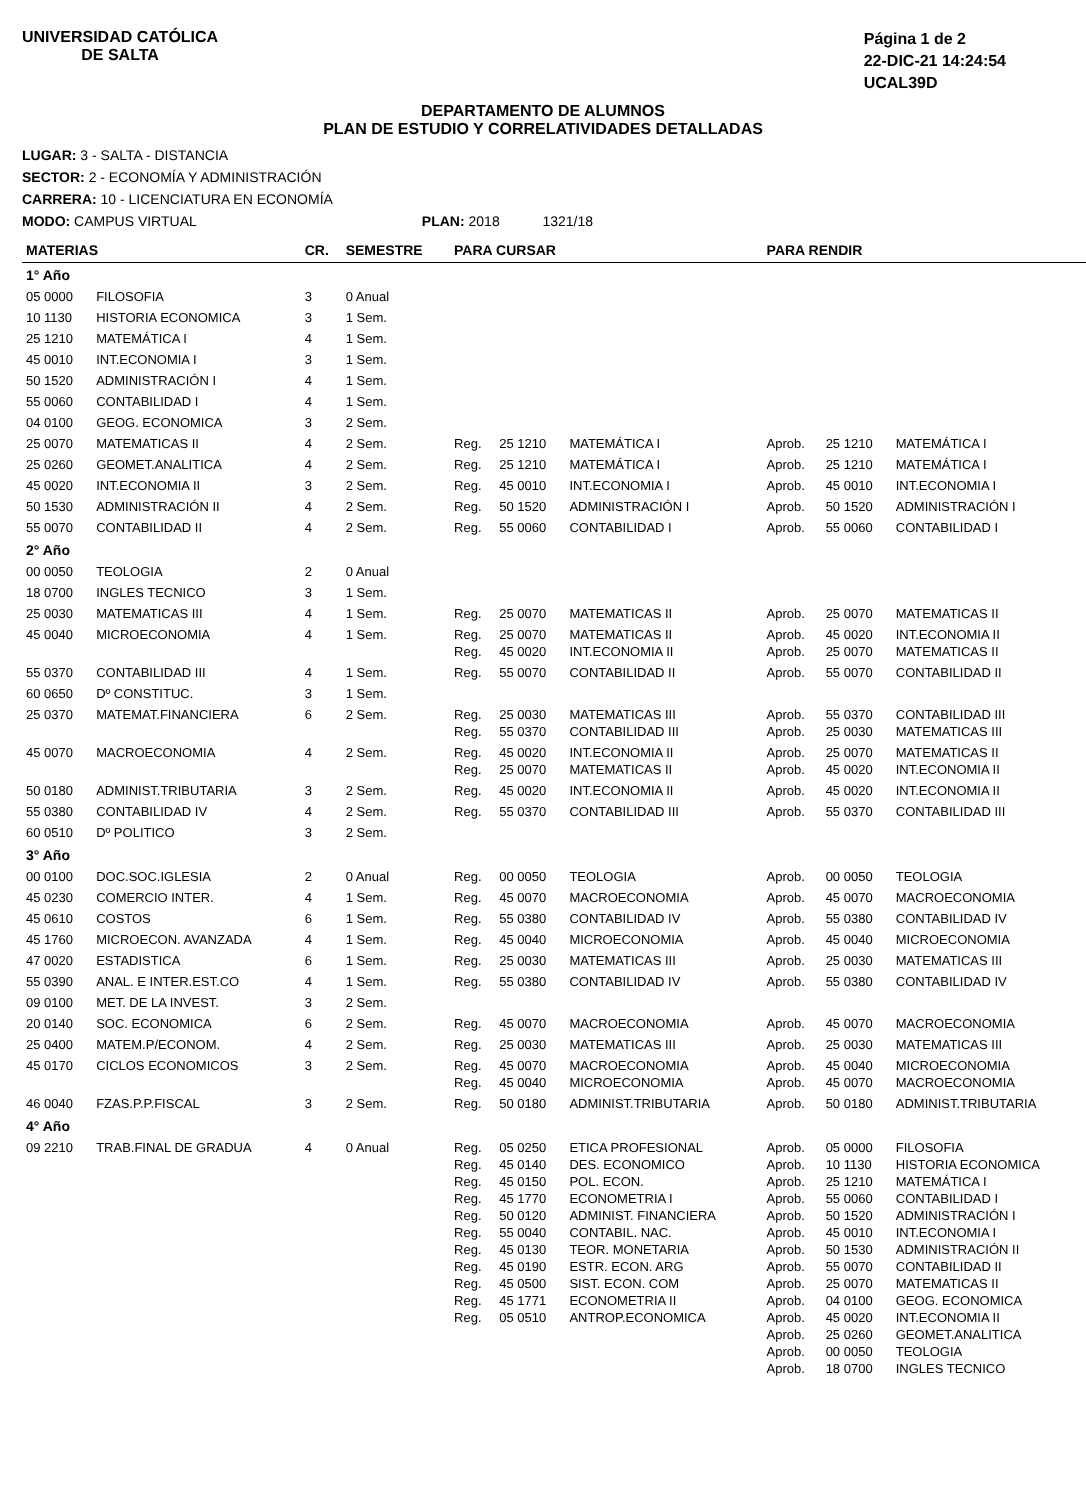UNIVERSIDAD CATÓLICA
DE SALTA
Página 1 de 2
22-DIC-21 14:24:54
UCAL39D
DEPARTAMENTO DE ALUMNOS
PLAN DE ESTUDIO Y CORRELATIVIDADES DETALLADAS
LUGAR: 3 - SALTA - DISTANCIA
SECTOR: 2 - ECONOMÍA Y ADMINISTRACIÓN
CARRERA: 10 - LICENCIATURA EN ECONOMÍA
MODO: CAMPUS VIRTUAL PLAN: 2018 1321/18
| MATERIAS | | CR. | SEMESTRE | PARA CURSAR | | | PARA RENDIR | | |
| --- | --- | --- | --- | --- | --- | --- | --- | --- | --- |
| 1° Año | | | | | | | | | |
| 05 0000 | FILOSOFIA | 3 | 0 Anual | | | | | | |
| 10 1130 | HISTORIA ECONOMICA | 3 | 1 Sem. | | | | | | |
| 25 1210 | MATEMÁTICA I | 4 | 1 Sem. | | | | | | |
| 45 0010 | INT.ECONOMIA I | 3 | 1 Sem. | | | | | | |
| 50 1520 | ADMINISTRACIÓN I | 4 | 1 Sem. | | | | | | |
| 55 0060 | CONTABILIDAD I | 4 | 1 Sem. | | | | | | |
| 04 0100 | GEOG. ECONOMICA | 3 | 2 Sem. | | | | | | |
| 25 0070 | MATEMATICAS II | 4 | 2 Sem. | Reg. | 25 1210 | MATEMÁTICA I | Aprob. | 25 1210 | MATEMÁTICA I |
| 25 0260 | GEOMET.ANALITICA | 4 | 2 Sem. | Reg. | 25 1210 | MATEMÁTICA I | Aprob. | 25 1210 | MATEMÁTICA I |
| 45 0020 | INT.ECONOMIA II | 3 | 2 Sem. | Reg. | 45 0010 | INT.ECONOMIA I | Aprob. | 45 0010 | INT.ECONOMIA I |
| 50 1530 | ADMINISTRACIÓN II | 4 | 2 Sem. | Reg. | 50 1520 | ADMINISTRACIÓN I | Aprob. | 50 1520 | ADMINISTRACIÓN I |
| 55 0070 | CONTABILIDAD II | 4 | 2 Sem. | Reg. | 55 0060 | CONTABILIDAD I | Aprob. | 55 0060 | CONTABILIDAD I |
| 2° Año | | | | | | | | | |
| 00 0050 | TEOLOGIA | 2 | 0 Anual | | | | | | |
| 18 0700 | INGLES TECNICO | 3 | 1 Sem. | | | | | | |
| 25 0030 | MATEMATICAS III | 4 | 1 Sem. | Reg. | 25 0070 | MATEMATICAS II | Aprob. | 25 0070 | MATEMATICAS II |
| 45 0040 | MICROECONOMIA | 4 | 1 Sem. | Reg. Reg. | 25 0070 45 0020 | MATEMATICAS II INT.ECONOMIA II | Aprob. Aprob. | 45 0020 25 0070 | INT.ECONOMIA II MATEMATICAS II |
| 55 0370 | CONTABILIDAD III | 4 | 1 Sem. | Reg. | 55 0070 | CONTABILIDAD II | Aprob. | 55 0070 | CONTABILIDAD II |
| 60 0650 | Dº CONSTITUC. | 3 | 1 Sem. | | | | | | |
| 25 0370 | MATEMAT.FINANCIERA | 6 | 2 Sem. | Reg. Reg. | 25 0030 55 0370 | MATEMATICAS III CONTABILIDAD III | Aprob. Aprob. | 55 0370 25 0030 | CONTABILIDAD III MATEMATICAS III |
| 45 0070 | MACROECONOMIA | 4 | 2 Sem. | Reg. Reg. | 45 0020 25 0070 | INT.ECONOMIA II MATEMATICAS II | Aprob. Aprob. | 25 0070 45 0020 | MATEMATICAS II INT.ECONOMIA II |
| 50 0180 | ADMINIST.TRIBUTARIA | 3 | 2 Sem. | Reg. | 45 0020 | INT.ECONOMIA II | Aprob. | 45 0020 | INT.ECONOMIA II |
| 55 0380 | CONTABILIDAD IV | 4 | 2 Sem. | Reg. | 55 0370 | CONTABILIDAD III | Aprob. | 55 0370 | CONTABILIDAD III |
| 60 0510 | Dº POLITICO | 3 | 2 Sem. | | | | | | |
| 3° Año | | | | | | | | | |
| 00 0100 | DOC.SOC.IGLESIA | 2 | 0 Anual | Reg. | 00 0050 | TEOLOGIA | Aprob. | 00 0050 | TEOLOGIA |
| 45 0230 | COMERCIO INTER. | 4 | 1 Sem. | Reg. | 45 0070 | MACROECONOMIA | Aprob. | 45 0070 | MACROECONOMIA |
| 45 0610 | COSTOS | 6 | 1 Sem. | Reg. | 55 0380 | CONTABILIDAD IV | Aprob. | 55 0380 | CONTABILIDAD IV |
| 45 1760 | MICROECON. AVANZADA | 4 | 1 Sem. | Reg. | 45 0040 | MICROECONOMIA | Aprob. | 45 0040 | MICROECONOMIA |
| 47 0020 | ESTADISTICA | 6 | 1 Sem. | Reg. | 25 0030 | MATEMATICAS III | Aprob. | 25 0030 | MATEMATICAS III |
| 55 0390 | ANAL. E INTER.EST.CO | 4 | 1 Sem. | Reg. | 55 0380 | CONTABILIDAD IV | Aprob. | 55 0380 | CONTABILIDAD IV |
| 09 0100 | MET. DE LA INVEST. | 3 | 2 Sem. | | | | | | |
| 20 0140 | SOC. ECONOMICA | 6 | 2 Sem. | Reg. | 45 0070 | MACROECONOMIA | Aprob. | 45 0070 | MACROECONOMIA |
| 25 0400 | MATEM.P/ECONOM. | 4 | 2 Sem. | Reg. | 25 0030 | MATEMATICAS III | Aprob. | 25 0030 | MATEMATICAS III |
| 45 0170 | CICLOS ECONOMICOS | 3 | 2 Sem. | Reg. Reg. | 45 0070 45 0040 | MACROECONOMIA MICROECONOMIA | Aprob. Aprob. | 45 0040 45 0070 | MICROECONOMIA MACROECONOMIA |
| 46 0040 | FZAS.P.P.FISCAL | 3 | 2 Sem. | Reg. | 50 0180 | ADMINIST.TRIBUTARIA | Aprob. | 50 0180 | ADMINIST.TRIBUTARIA |
| 4° Año | | | | | | | | | |
| 09 2210 | TRAB.FINAL DE GRADUA | 4 | 0 Anual | Reg. Reg. Reg. Reg. Reg. Reg. Reg. Reg. Reg. Reg. Reg. | 05 0250 45 0140 45 0150 45 1770 50 0120 55 0040 45 0130 45 0190 45 0500 45 1771 05 0510 | ETICA PROFESIONAL DES. ECONOMICO POL. ECON. ECONOMETRIA I ADMINIST. FINANCIERA CONTABIL. NAC. TEOR. MONETARIA ESTR. ECON. ARG SIST. ECON. COM ECONOMETRIA II ANTROP.ECONOMICA | Aprob. Aprob. Aprob. Aprob. Aprob. Aprob. Aprob. Aprob. Aprob. Aprob. Aprob. Aprob. Aprob. Aprob. | 05 0000 10 1130 25 1210 55 0060 50 1520 45 0010 50 1530 55 0070 25 0070 04 0100 45 0020 25 0260 00 0050 18 0700 | FILOSOFIA HISTORIA ECONOMICA MATEMÁTICA I CONTABILIDAD I ADMINISTRACIÓN I INT.ECONOMIA I ADMINISTRACIÓN II CONTABILIDAD II MATEMATICAS II GEOG. ECONOMICA INT.ECONOMIA II GEOMET.ANALITICA TEOLOGIA INGLES TECNICO |